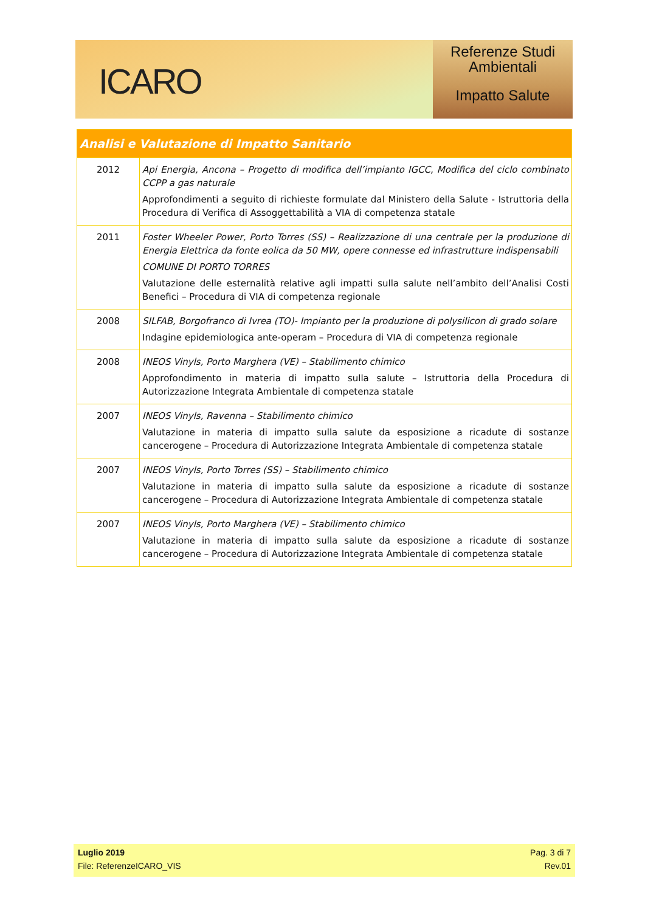ICARO
Referenze Studi
Ambientali
Impatto Salute
| Analisi e Valutazione di Impatto Sanitario | |
| --- | --- |
| 2012 | Api Energia, Ancona – Progetto di modifica dell’impianto IGCC, Modifica del ciclo combinato CCPP a gas naturale Approfondimenti a seguito di richieste formulate dal Ministero della Salute - Istruttoria della Procedura di Verifica di Assoggettabilità a VIA di competenza statale |
| 2011 | Foster Wheeler Power, Porto Torres (SS) – Realizzazione di una centrale per la produzione di Energia Elettrica da fonte eolica da 50 MW, opere connesse ed infrastrutture indispensabili COMUNE DI PORTO TORRES Valutazione delle esternalità relative agli impatti sulla salute nell’ambito dell’Analisi Costi Benefici – Procedura di VIA di competenza regionale |
| 2008 | SILFAB, Borgofranco di Ivrea (TO)- Impianto per la produzione di polysilicon di grado solare Indagine epidemiologica ante-operam – Procedura di VIA di competenza regionale |
| 2008 | INEOS Vinyls, Porto Marghera (VE) – Stabilimento chimico Approfondimento in materia di impatto sulla salute – Istruttoria della Procedura di Autorizzazione Integrata Ambientale di competenza statale |
| 2007 | INEOS Vinyls, Ravenna – Stabilimento chimico Valutazione in materia di impatto sulla salute da esposizione a ricadute di sostanze cancerogene – Procedura di Autorizzazione Integrata Ambientale di competenza statale |
| 2007 | INEOS Vinyls, Porto Torres (SS) – Stabilimento chimico Valutazione in materia di impatto sulla salute da esposizione a ricadute di sostanze cancerogene – Procedura di Autorizzazione Integrata Ambientale di competenza statale |
| 2007 | INEOS Vinyls, Porto Marghera (VE) – Stabilimento chimico Valutazione in materia di impatto sulla salute da esposizione a ricadute di sostanze cancerogene – Procedura di Autorizzazione Integrata Ambientale di competenza statale |
Luglio 2019 Pag. 3 di 7
File: ReferenzeICARO_VIS Rev.01